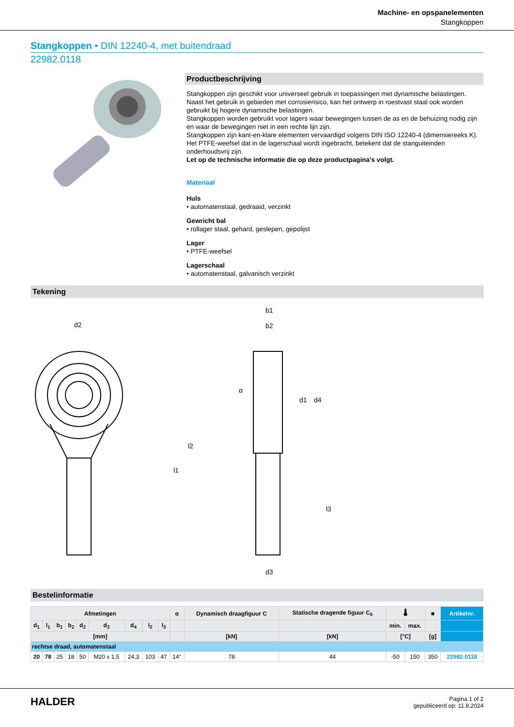Machine- en opspanelementen
Stangkoppen
Stangkoppen • DIN 12240-4, met buitendraad
22982.0118
Productbeschrijving
Stangkoppen zijn geschikt voor universeel gebruik in toepassingen met dynamische belastingen. Naast het gebruik in gebieden met corrosierisico, kan het ontwerp in roestvast staal ook worden gebruikt bij hogere dynamische belastingen.
Stangkoppen worden gebruikt voor lagers waar bewegingen tussen de as en de behuizing nodig zijn en waar de bewegingen niet in een rechte lijn zijn.
Stangkoppen zijn kant-en-klare elementen vervaardigd volgens DIN ISO 12240-4 (dimensiereeks K). Het PTFE-weefsel dat in de lagerschaal wordt ingebracht, betekent dat de stanguiteinden onderhoudsvrij zijn.
Let op de technische informatie die op deze productpagina's volgt.
Materiaal
Huls
• automatenstaal, gedraaid, verzinkt
Gewricht bal
• rollager staal, gehard, geslepen, gepolijst
Lager
• PTFE-weefsel
Lagerschaal
• automatenstaal, galvanisch verzinkt
Tekening
d2
b1
b2
d3
l2
l1
l3
α
d1
d4
Bestelinformatie
| Afmetingen | | | | | | | | | α | Dynamisch draagfiguur C | Statische dragende figuur C<sub>0</sub> | 🌡 | | ■ | Artikelnr. |
| --- | --- | --- | --- | --- | --- | --- | --- | --- | --- | --- | --- | --- | --- | --- | --- |
| d<sub>1</sub> | l<sub>1</sub> | b<sub>1</sub> | b<sub>2</sub> | d<sub>2</sub> | d<sub>3</sub> | d<sub>4</sub> | l<sub>2</sub> | l<sub>3</sub> | | | | min. | max. | | |
| [mm] | | | | | | | | | | [kN] | [kN] | [°C] | | [g] | |
| rechtse draad, automatenstaal | | | | | | | | | | | | | | | |
| 20 | 78 | 25 | 18 | 50 | M20 x 1,5 | 24,3 | 103 | 47 | 14° | 78 | 44 | -50 | 150 | 350 | 22982.0118 |
HALDER
Pagina 1 of 2
gepubliceerd op: 11.8.2024